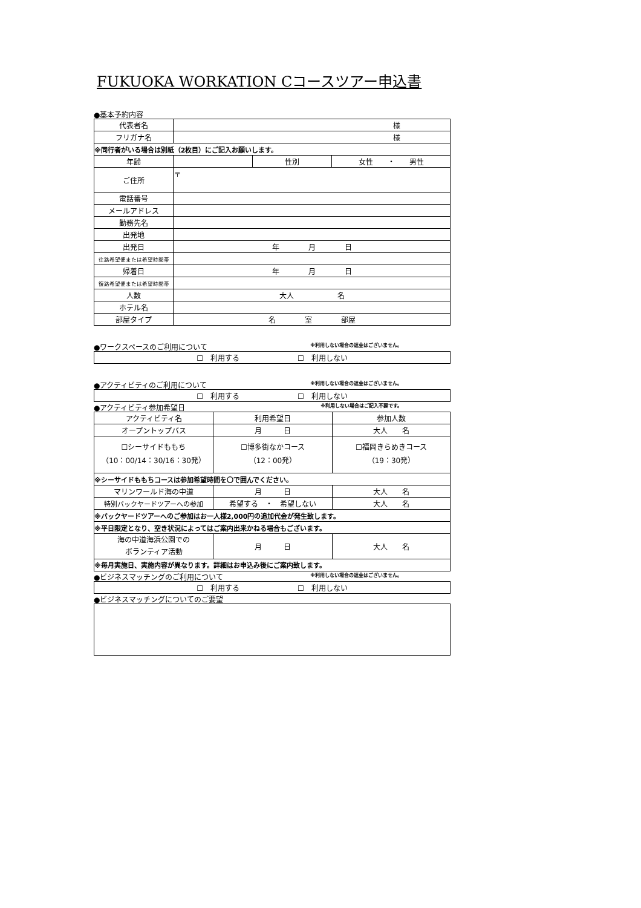FUKUOKA WORKATION Cコースツアー申込書
●基本予約内容
| 代表者名 | 様 | | |
| フリガナ名 | 様 | | |
| ※同行者がいる場合は別紙（2枚目）にご記入お願いします。 | | | |
| 年齢 | | 性別 | 女性 ・ 男性 |
| ご住所 | 〒 | | |
| 電話番号 | | | |
| メールアドレス | | | |
| 勤務先名 | | | |
| 出発地 | | | |
| 出発日 | 年 月 日 | | |
| 往路希望便または希望時間帯 | | | |
| 帰着日 | 年 月 日 | | |
| 復路希望便または希望時間帯 | | | |
| 人数 | 大人 名 | | |
| ホテル名 | | | |
| 部屋タイプ | 名 室 部屋 | | |
●ワークスペースのご利用について ※利用しない場合の返金はございません。
| ☐ 利用する ☐ 利用しない |
●アクティビティのご利用について ※利用しない場合の返金はございません。
| ☐ 利用する ☐ 利用しない |
●アクティビティ参加希望日 ※利用しない場合はご記入不要です。
| アクティビティ名 | 利用希望日 | 参加人数 |
| オープントップバス | 月 日 | 大人 名 |
| ☐シーサイドももち （10：00/14：30/16：30発） | ☐博多街なかコース （12：00発） | ☐福岡きらめきコース （19：30発） |
| ※シーサイドももちコースは参加希望時間を〇で囲んでください。 | | |
| マリンワールド海の中道 | 月 日 | 大人 名 |
| 特別バックヤードツアーへの参加 | 希望する ・ 希望しない | 大人 名 |
| ※バックヤードツアーへのご参加はお一人様2,000円の追加代金が発生致します。 | | |
| ※平日限定となり、空き状況によってはご案内出来かねる場合もございます。 | | |
| 海の中道海浜公園での ボランティア活動 | 月 日 | 大人 名 |
| ※毎月実施日、実施内容が異なります。詳細はお申込み後にご案内致します。 | | |
●ビジネスマッチングのご利用について ※利用しない場合の返金はございません。
| ☐ 利用する ☐ 利用しない |
●ビジネスマッチングについてのご要望